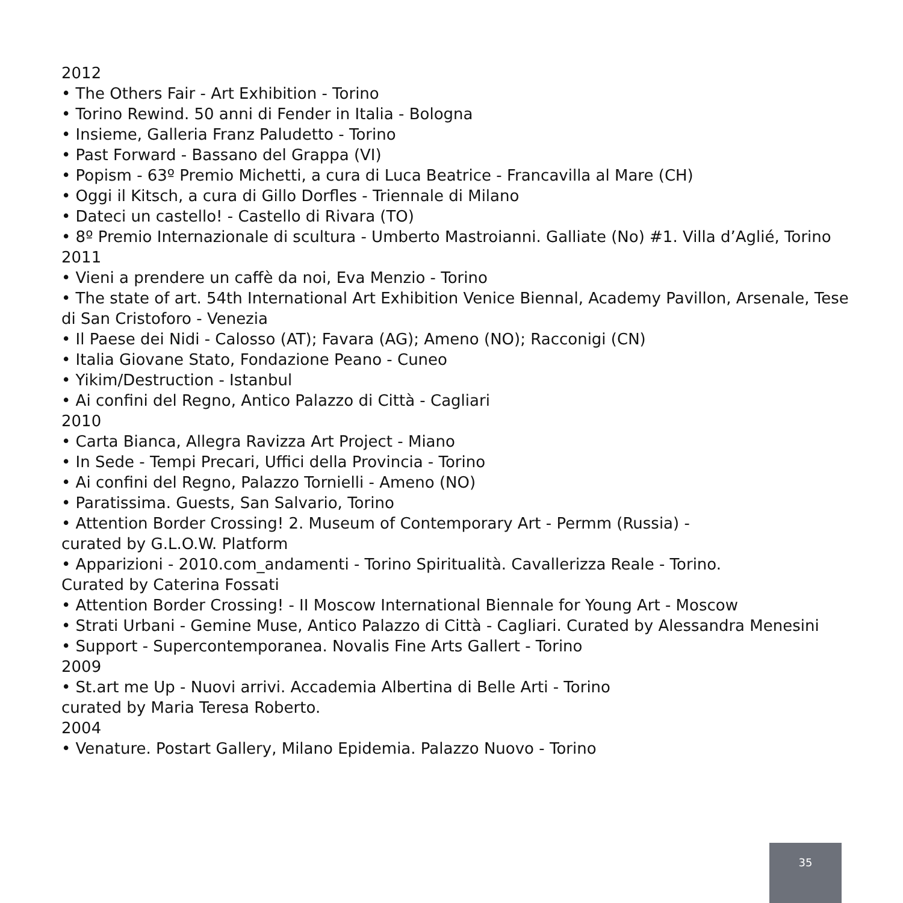2012
• The Others Fair - Art Exhibition - Torino
• Torino Rewind. 50 anni di Fender in Italia - Bologna
• Insieme, Galleria Franz Paludetto - Torino
• Past Forward - Bassano del Grappa (VI)
• Popism - 63º Premio Michetti, a cura di Luca Beatrice - Francavilla al Mare (CH)
• Oggi il Kitsch, a cura di Gillo Dorfles - Triennale di Milano
• Dateci un castello! - Castello di Rivara (TO)
• 8º Premio Internazionale di scultura - Umberto Mastroianni. Galliate (No) #1. Villa d’Aglié, Torino
2011
• Vieni a prendere un caffè da noi, Eva Menzio - Torino
• The state of art. 54th International Art Exhibition Venice Biennal, Academy Pavillon, Arsenale, Tese di San Cristoforo - Venezia
• Il Paese dei Nidi - Calosso (AT); Favara (AG); Ameno (NO); Racconigi (CN)
• Italia Giovane Stato, Fondazione Peano - Cuneo
• Yikim/Destruction - Istanbul
• Ai confini del Regno, Antico Palazzo di Città - Cagliari
2010
• Carta Bianca, Allegra Ravizza Art Project - Miano
• In Sede - Tempi Precari, Uffici della Provincia - Torino
• Ai confini del Regno, Palazzo Tornielli - Ameno (NO)
• Paratissima. Guests, San Salvario, Torino
• Attention Border Crossing! 2. Museum of Contemporary Art - Permm (Russia) -
curated by G.L.O.W. Platform
• Apparizioni - 2010.com_andamenti - Torino Spiritualità. Cavallerizza Reale - Torino.
Curated by Caterina Fossati
• Attention Border Crossing! - II Moscow International Biennale for Young Art - Moscow
• Strati Urbani - Gemine Muse, Antico Palazzo di Città - Cagliari. Curated by Alessandra Menesini
• Support - Supercontemporanea. Novalis Fine Arts Gallert - Torino
2009
• St.art me Up - Nuovi arrivi. Accademia Albertina di Belle Arti - Torino
curated by Maria Teresa Roberto.
2004
• Venature. Postart Gallery, Milano Epidemia. Palazzo Nuovo - Torino
35